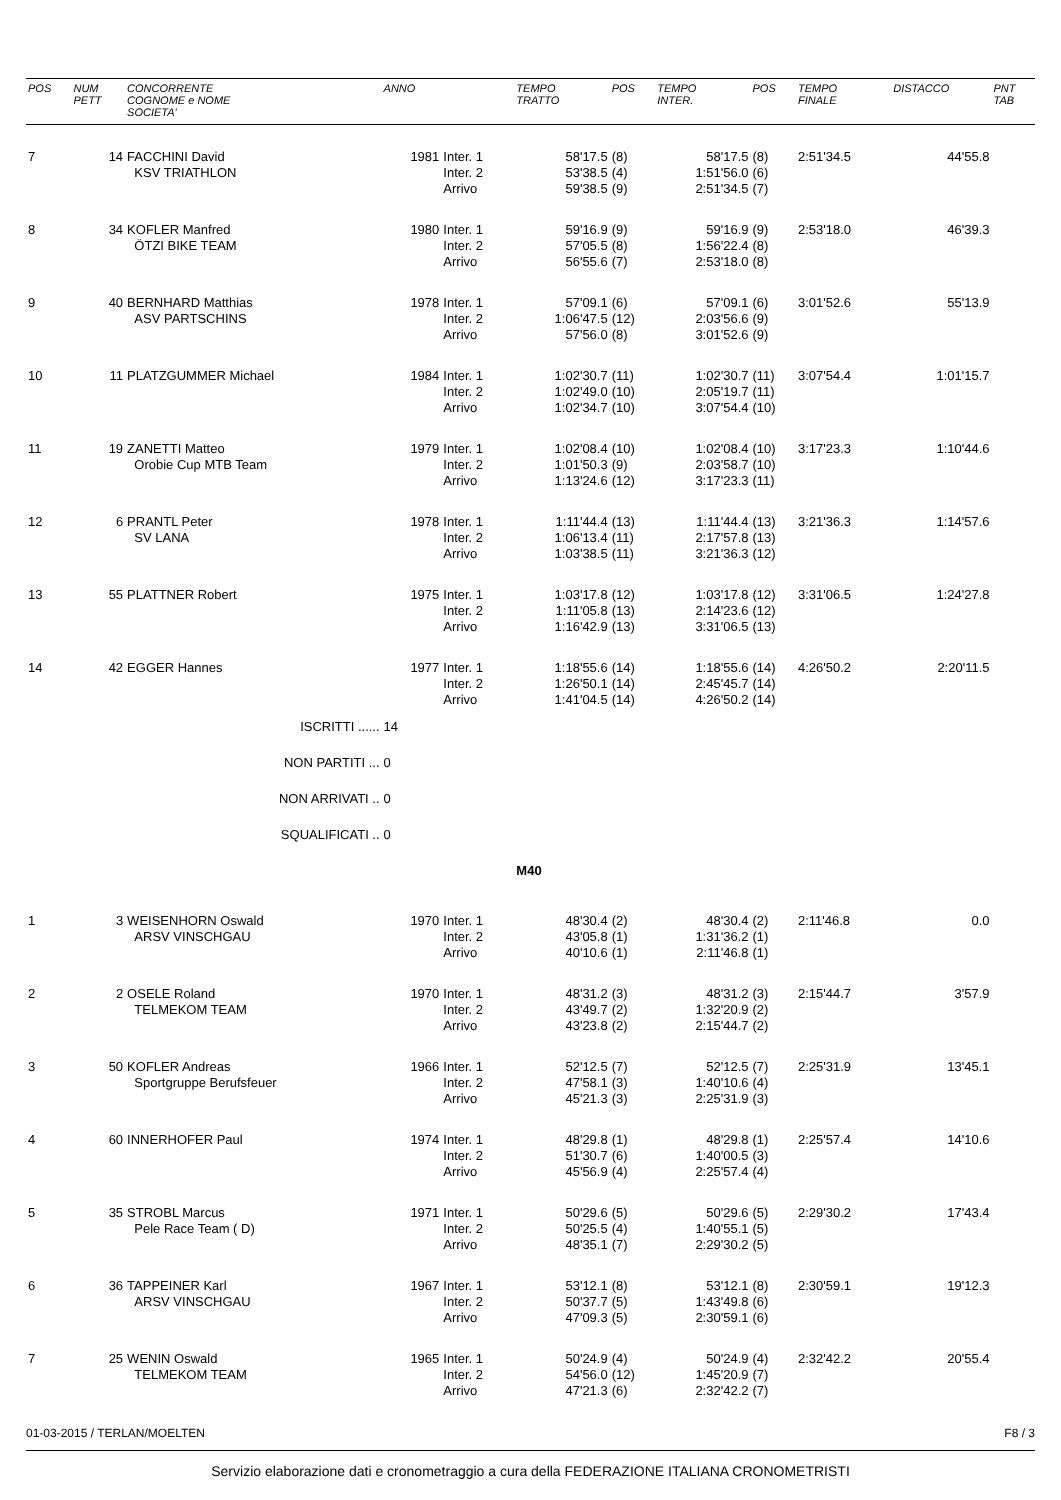| POS | NUM PETT | CONCORRENTE COGNOME e NOME SOCIETA' | ANNO | | TEMPO TRATTO | POS | TEMPO INTER. | POS | TEMPO FINALE | DISTACCO | PNT TAB |
| --- | --- | --- | --- | --- | --- | --- | --- | --- | --- | --- | --- |
| 7 | 14 | FACCHINI David KSV TRIATHLON | 1981 | Inter. 1 Inter. 2 Arrivo | 58'17.5 53'38.5 59'38.5 | (8) (4) (9) | 58'17.5 1:51'56.0 2:51'34.5 | (8) (6) (7) | 2:51'34.5 | 44'55.8 | |
| 8 | 34 | KOFLER Manfred ÖTZI BIKE TEAM | 1980 | Inter. 1 Inter. 2 Arrivo | 59'16.9 57'05.5 56'55.6 | (9) (8) (7) | 59'16.9 1:56'22.4 2:53'18.0 | (9) (8) (8) | 2:53'18.0 | 46'39.3 | |
| 9 | 40 | BERNHARD Matthias ASV PARTSCHINS | 1978 | Inter. 1 Inter. 2 Arrivo | 57'09.1 1:06'47.5 57'56.0 | (6) (12) (8) | 57'09.1 2:03'56.6 3:01'52.6 | (6) (9) (9) | 3:01'52.6 | 55'13.9 | |
| 10 | 11 | PLATZGUMMER Michael | 1984 | Inter. 1 Inter. 2 Arrivo | 1:02'30.7 1:02'49.0 1:02'34.7 | (11) (10) (10) | 1:02'30.7 2:05'19.7 3:07'54.4 | (11) (11) (10) | 3:07'54.4 | 1:01'15.7 | |
| 11 | 19 | ZANETTI Matteo Orobie Cup MTB Team | 1979 | Inter. 1 Inter. 2 Arrivo | 1:02'08.4 1:01'50.3 1:13'24.6 | (10) (9) (12) | 1:02'08.4 2:03'58.7 3:17'23.3 | (10) (10) (11) | 3:17'23.3 | 1:10'44.6 | |
| 12 | 6 | PRANTL Peter SV LANA | 1978 | Inter. 1 Inter. 2 Arrivo | 1:11'44.4 1:06'13.4 1:03'38.5 | (13) (11) (11) | 1:11'44.4 2:17'57.8 3:21'36.3 | (13) (13) (12) | 3:21'36.3 | 1:14'57.6 | |
| 13 | 55 | PLATTNER Robert | 1975 | Inter. 1 Inter. 2 Arrivo | 1:03'17.8 1:11'05.8 1:16'42.9 | (12) (13) (13) | 1:03'17.8 2:14'23.6 3:31'06.5 | (12) (12) (13) | 3:31'06.5 | 1:24'27.8 | |
| 14 | 42 | EGGER Hannes | 1977 | Inter. 1 Inter. 2 Arrivo | 1:18'55.6 1:26'50.1 1:41'04.5 | (14) (14) (14) | 1:18'55.6 2:45'45.7 4:26'50.2 | (14) (14) (14) | 4:26'50.2 | 2:20'11.5 | |
| | | ISCRITTI ...... | 14 | | | | | | | | |
| | | NON PARTITI ... | 0 | | | | | | | | |
| | | NON ARRIVATI .. | 0 | | | | | | | | |
| | | SQUALIFICATI .. | 0 | | | | | | | | |
| | | | | | M40 | | | | | | |
| 1 | 3 | WEISENHORN Oswald ARSV VINSCHGAU | 1970 | Inter. 1 Inter. 2 Arrivo | 48'30.4 43'05.8 40'10.6 | (2) (1) (1) | 48'30.4 1:31'36.2 2:11'46.8 | (2) (1) (1) | 2:11'46.8 | 0.0 | |
| 2 | 2 | OSELE Roland TELMEKOM TEAM | 1970 | Inter. 1 Inter. 2 Arrivo | 48'31.2 43'49.7 43'23.8 | (3) (2) (2) | 48'31.2 1:32'20.9 2:15'44.7 | (3) (2) (2) | 2:15'44.7 | 3'57.9 | |
| 3 | 50 | KOFLER Andreas Sportgruppe Berufsfeuer | 1966 | Inter. 1 Inter. 2 Arrivo | 52'12.5 47'58.1 45'21.3 | (7) (3) (3) | 52'12.5 1:40'10.6 2:25'31.9 | (7) (4) (3) | 2:25'31.9 | 13'45.1 | |
| 4 | 60 | INNERHOFER Paul | 1974 | Inter. 1 Inter. 2 Arrivo | 48'29.8 51'30.7 45'56.9 | (1) (6) (4) | 48'29.8 1:40'00.5 2:25'57.4 | (1) (3) (4) | 2:25'57.4 | 14'10.6 | |
| 5 | 35 | STROBL Marcus Pele Race Team ( D) | 1971 | Inter. 1 Inter. 2 Arrivo | 50'29.6 50'25.5 48'35.1 | (5) (4) (7) | 50'29.6 1:40'55.1 2:29'30.2 | (5) (5) (5) | 2:29'30.2 | 17'43.4 | |
| 6 | 36 | TAPPEINER Karl ARSV VINSCHGAU | 1967 | Inter. 1 Inter. 2 Arrivo | 53'12.1 50'37.7 47'09.3 | (8) (5) (5) | 53'12.1 1:43'49.8 2:30'59.1 | (8) (6) (6) | 2:30'59.1 | 19'12.3 | |
| 7 | 25 | WENIN Oswald TELMEKOM TEAM | 1965 | Inter. 1 Inter. 2 Arrivo | 50'24.9 54'56.0 47'21.3 | (4) (12) (6) | 50'24.9 1:45'20.9 2:32'42.2 | (4) (7) (7) | 2:32'42.2 | 20'55.4 | |
01-03-2015 / TERLAN/MOELTEN F8 / 3
Servizio elaborazione dati e cronometraggio a cura della FEDERAZIONE ITALIANA CRONOMETRISTI